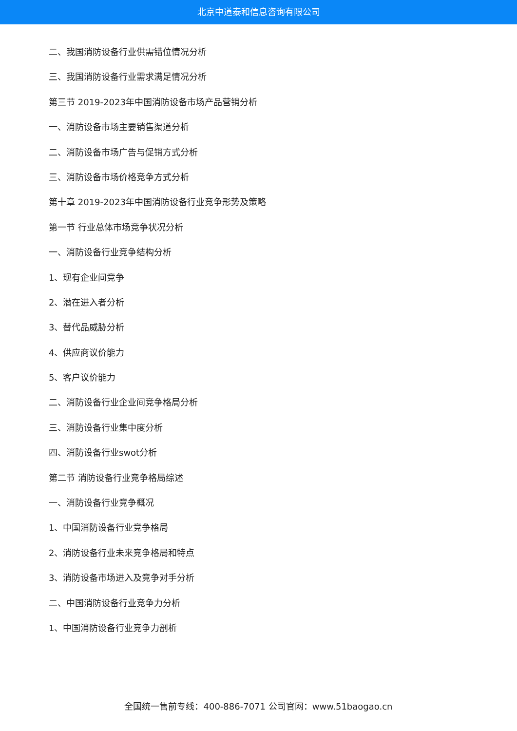北京中道泰和信息咨询有限公司
二、我国消防设备行业供需错位情况分析
三、我国消防设备行业需求满足情况分析
第三节 2019-2023年中国消防设备市场产品营销分析
一、消防设备市场主要销售渠道分析
二、消防设备市场广告与促销方式分析
三、消防设备市场价格竞争方式分析
第十章 2019-2023年中国消防设备行业竞争形势及策略
第一节 行业总体市场竞争状况分析
一、消防设备行业竞争结构分析
1、现有企业间竞争
2、潜在进入者分析
3、替代品威胁分析
4、供应商议价能力
5、客户议价能力
二、消防设备行业企业间竞争格局分析
三、消防设备行业集中度分析
四、消防设备行业swot分析
第二节 消防设备行业竞争格局综述
一、消防设备行业竞争概况
1、中国消防设备行业竞争格局
2、消防设备行业未来竞争格局和特点
3、消防设备市场进入及竞争对手分析
二、中国消防设备行业竞争力分析
1、中国消防设备行业竞争力剖析
全国统一售前专线：400-886-7071 公司官网：www.51baogao.cn